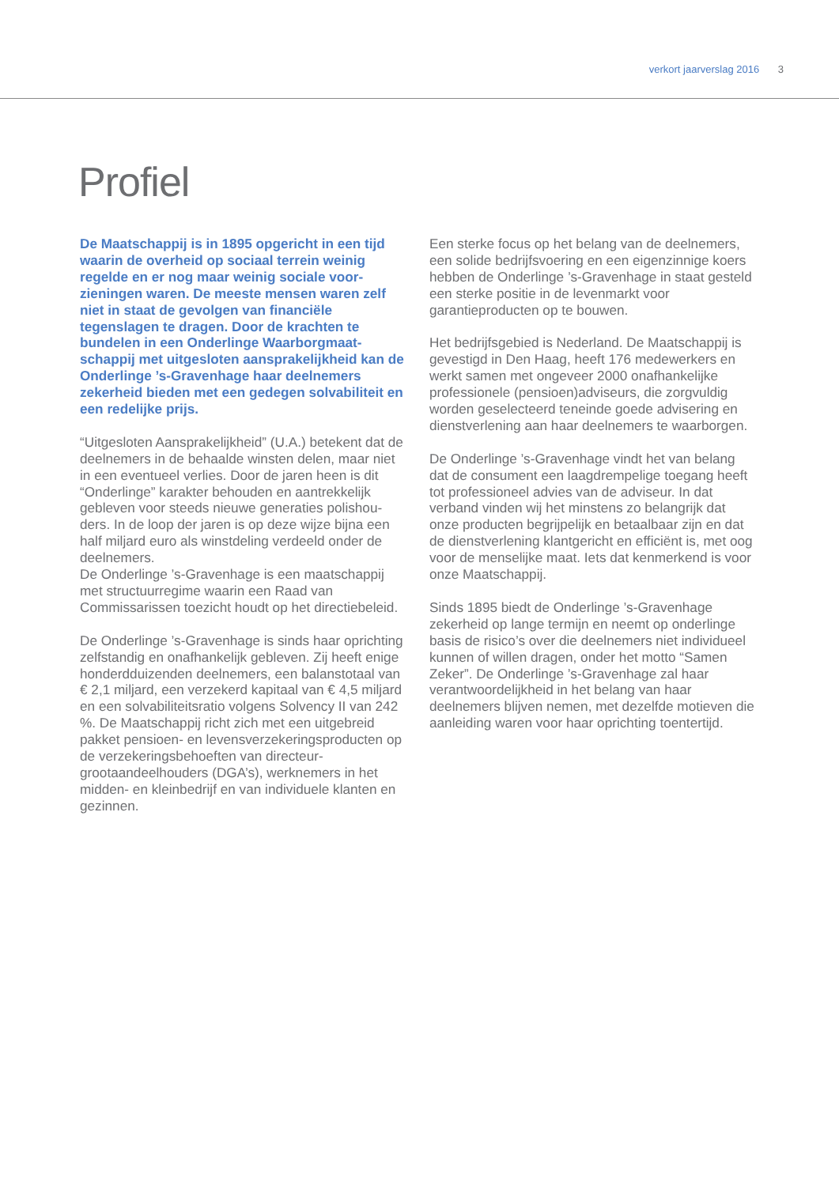verkort jaarverslag 2016 3
Profiel
De Maatschappij is in 1895 opgericht in een tijd waarin de overheid op sociaal terrein weinig regelde en er nog maar weinig sociale voor­zieningen waren. De meeste mensen waren zelf niet in staat de gevolgen van financiële tegenslagen te dragen. Door de krachten te bundelen in een Onderlinge Waarborgmaat­schappij met uitgesloten aansprakelijkheid kan de Onderlinge ’s-Gravenhage haar deelnemers zekerheid bieden met een gedegen solvabiliteit en een redelijke prijs.
“Uitgesloten Aansprakelijkheid” (U.A.) betekent dat de deelnemers in de behaalde winsten delen, maar niet in een eventueel verlies. Door de jaren heen is dit “Onderlinge” karakter behouden en aantrekkelijk gebleven voor steeds nieuwe generaties polishou­ders. In de loop der jaren is op deze wijze bijna een half miljard euro als winstdeling verdeeld onder de deelnemers.
De Onderlinge ’s-Gravenhage is een maatschap­pij met structuurregime waarin een Raad van Commissarissen toezicht houdt op het directiebe­leid.
De Onderlinge ’s-Gravenhage is sinds haar oprich­ting zelfstandig en onafhankelijk gebleven. Zij heeft enige honderdduizenden deelnemers, een balans­totaal van € 2,1 miljard, een verzekerd kapitaal van € 4,5 miljard en een solvabiliteitsratio volgens Solvency II van 242 %. De Maatschappij richt zich met een uitgebreid pakket pensioen- en levensver­zekeringsproducten op de verzekeringsbehoeften van directeur-grootaandeelhouders (DGA’s), werk­nemers in het midden- en kleinbedrijf en van indivi­duele klanten en gezinnen.
Een sterke focus op het belang van de deelnemers, een solide bedrijfsvoering en een eigenzinnige koers hebben de Onderlinge ’s-Gravenhage in staat gesteld een sterke positie in de levenmarkt voor garantieproducten op te bouwen.
Het bedrijfsgebied is Nederland. De Maatschappij is gevestigd in Den Haag, heeft 176 medewerkers en werkt samen met ongeveer 2000 onafhankelijke professionele (pensioen)adviseurs, die zorgvuldig worden geselecteerd teneinde goede advisering en dienstverlening aan haar deelnemers te waar­borgen.
De Onderlinge ’s-Gravenhage vindt het van belang dat de consument een laagdrempelige toegang heeft tot professioneel advies van de adviseur. In dat verband vinden wij het minstens zo belangrijk dat onze producten begrijpelijk en betaalbaar zijn en dat de dienstverlening klantgericht en efficiënt is, met oog voor de menselijke maat. Iets dat kenmer­kend is voor onze Maatschappij.
Sinds 1895 biedt de Onderlinge ’s-Gravenhage zekerheid op lange termijn en neemt op onderlinge basis de risico’s over die deelnemers niet indivi­dueel kunnen of willen dragen, onder het motto “Samen Zeker”. De Onderlinge ’s-Gravenhage zal haar verantwoordelijkheid in het belang van haar deelnemers blijven nemen, met dezelfde motieven die aanleiding waren voor haar oprichting toentertijd.